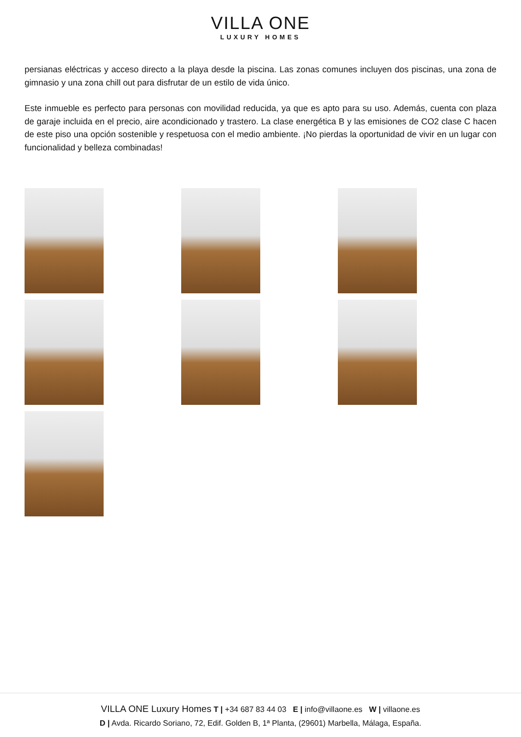VILLA ONE
LUXURY HOMES
persianas eléctricas y acceso directo a la playa desde la piscina. Las zonas comunes incluyen dos piscinas, una zona de gimnasio y una zona chill out para disfrutar de un estilo de vida único.
Este inmueble es perfecto para personas con movilidad reducida, ya que es apto para su uso. Además, cuenta con plaza de garaje incluida en el precio, aire acondicionado y trastero. La clase energética B y las emisiones de CO2 clase C hacen de este piso una opción sostenible y respetuosa con el medio ambiente. ¡No pierdas la oportunidad de vivir en un lugar con funcionalidad y belleza combinadas!
VILLA ONE Luxury Homes T | +34 687 83 44 03 E | info@villaone.es W | villaone.es
D | Avda. Ricardo Soriano, 72, Edif. Golden B, 1ª Planta, (29601) Marbella, Málaga, España.